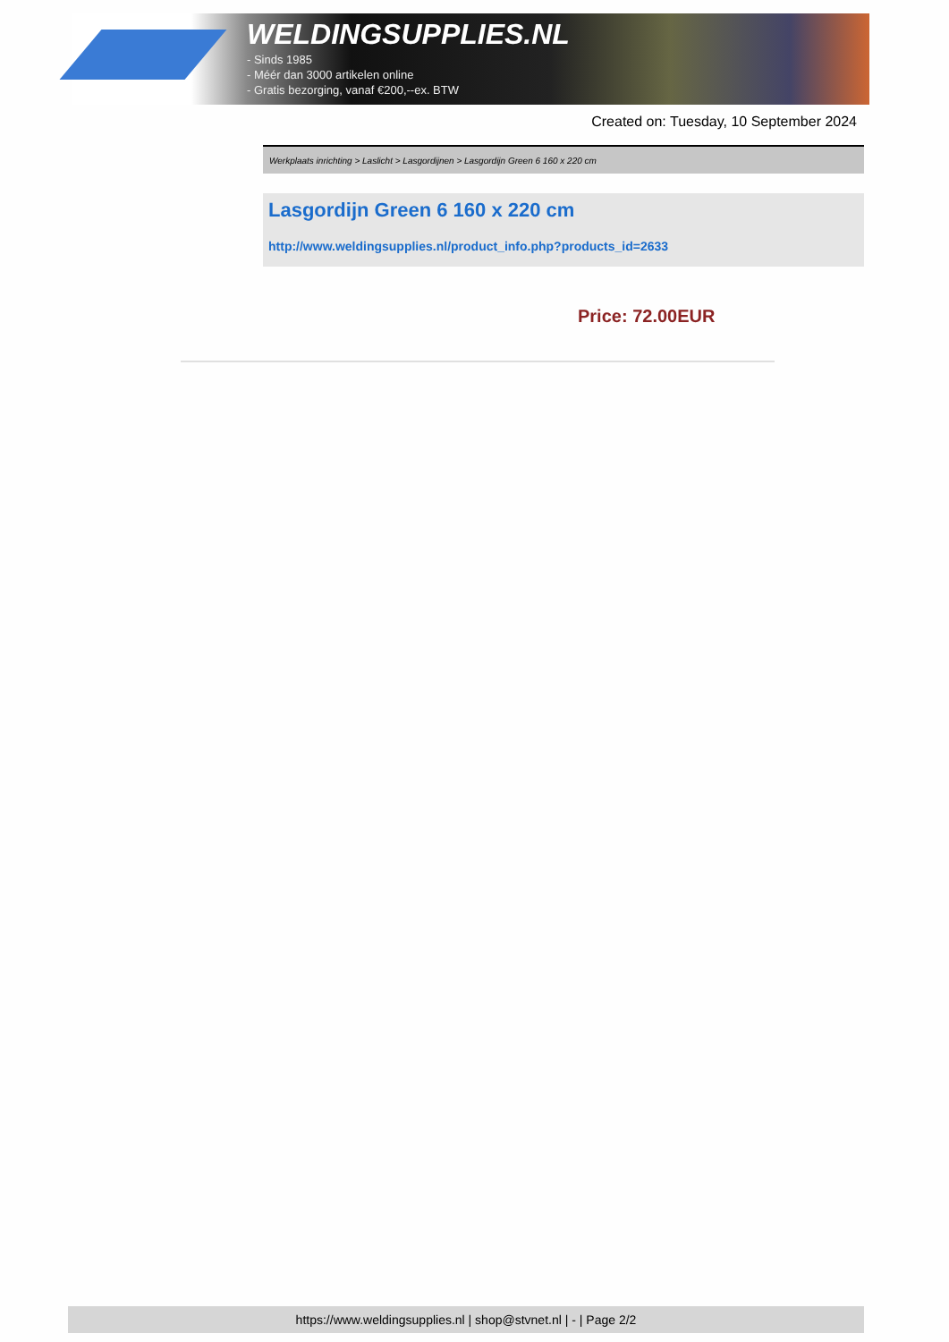WELDINGSUPPLIES.NL
- Sinds 1985
- Méér dan 3000 artikelen online
- Gratis bezorging, vanaf €200,--ex. BTW
Created on: Tuesday, 10 September 2024
Werkplaats inrichting > Laslicht > Lasgordijnen > Lasgordijn Green 6 160 x 220 cm
Lasgordijn Green 6 160 x 220 cm
http://www.weldingsupplies.nl/product_info.php?products_id=2633
Price: 72.00EUR
https://www.weldingsupplies.nl | shop@stvnet.nl | - | Page 2/2